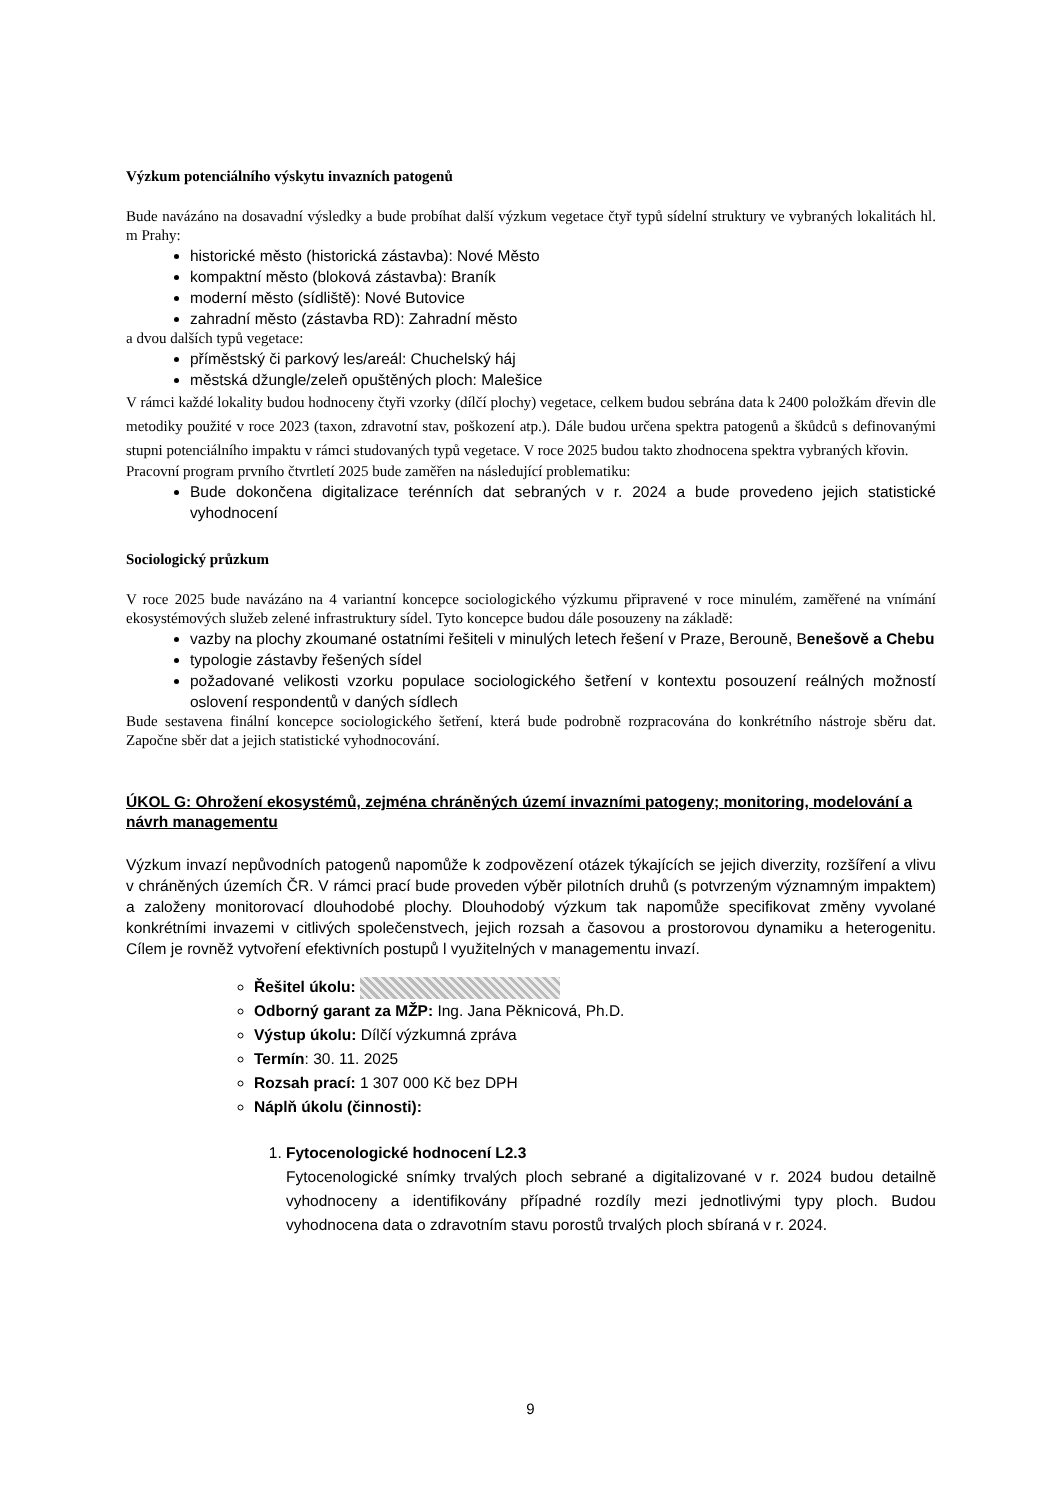Výzkum potenciálního výskytu invazních patogenů
Bude navázáno na dosavadní výsledky a bude probíhat další výzkum vegetace čtyř typů sídelní struktury ve vybraných lokalitách hl. m Prahy:
historické město (historická zástavba): Nové Město
kompaktní město (bloková zástavba): Braník
moderní město (sídliště): Nové Butovice
zahradní město (zástavba RD): Zahradní město
a dvou dalších typů vegetace:
příměstský či parkový les/areál: Chuchelský háj
městská džungle/zeleň opuštěných ploch: Malešice
V rámci každé lokality budou hodnoceny čtyři vzorky (dílčí plochy) vegetace, celkem budou sebrána data k 2400 položkám dřevin dle metodiky použité v roce 2023 (taxon, zdravotní stav, poškození atp.). Dále budou určena spektra patogenů a škůdců s definovanými stupni potenciálního impaktu v rámci studovaných typů vegetace. V roce 2025 budou takto zhodnocena spektra vybraných křovin.
Pracovní program prvního čtvrtletí 2025 bude zaměřen na následující problematiku:
Bude dokončena digitalizace terénních dat sebraných v r. 2024 a bude provedeno jejich statistické vyhodnocení
Sociologický průzkum
V roce 2025 bude navázáno na 4 variantní koncepce sociologického výzkumu připravené v roce minulém, zaměřené na vnímání ekosystémových služeb zelené infrastruktury sídel. Tyto koncepce budou dále posouzeny na základě:
vazby na plochy zkoumané ostatními řešiteli v minulých letech řešení v Praze, Berouně, Benešově a Chebu
typologie zástavby řešených sídel
požadované velikosti vzorku populace sociologického šetření v kontextu posouzení reálných možností oslovení respondentů v daných sídlech
Bude sestavena finální koncepce sociologického šetření, která bude podrobně rozpracována do konkrétního nástroje sběru dat. Započne sběr dat a jejich statistické vyhodnocování.
ÚKOL G: Ohrožení ekosystémů, zejména chráněných území invazními patogeny; monitoring, modelování a návrh managementu
Výzkum invazí nepůvodních patogenů napomůže k zodpovězení otázek týkajících se jejich diverzity, rozšíření a vlivu v chráněných územích ČR. V rámci prací bude proveden výběr pilotních druhů (s potvrzeným významným impaktem) a založeny monitorovací dlouhodobé plochy. Dlouhodobý výzkum tak napomůže specifikovat změny vyvolané konkrétními invazemi v citlivých společenstvech, jejich rozsah a časovou a prostorovou dynamiku a heterogenitu. Cílem je rovněž vytvoření efektivních postupů l využitelných v managementu invazí.
Řešitel úkolu:
Odborný garant za MŽP: Ing. Jana Pěknicová, Ph.D.
Výstup úkolu: Dílčí výzkumná zpráva
Termín: 30. 11. 2025
Rozsah prací: 1 307 000 Kč bez DPH
Náplň úkolu (činnosti):
1. Fytocenologické hodnocení L2.3
Fytocenologické snímky trvalých ploch sebrané a digitalizované v r. 2024 budou detailně vyhodnoceny a identifikovány případné rozdíly mezi jednotlivými typy ploch. Budou vyhodnocena data o zdravotním stavu porostů trvalých ploch sbíraná v r. 2024.
9